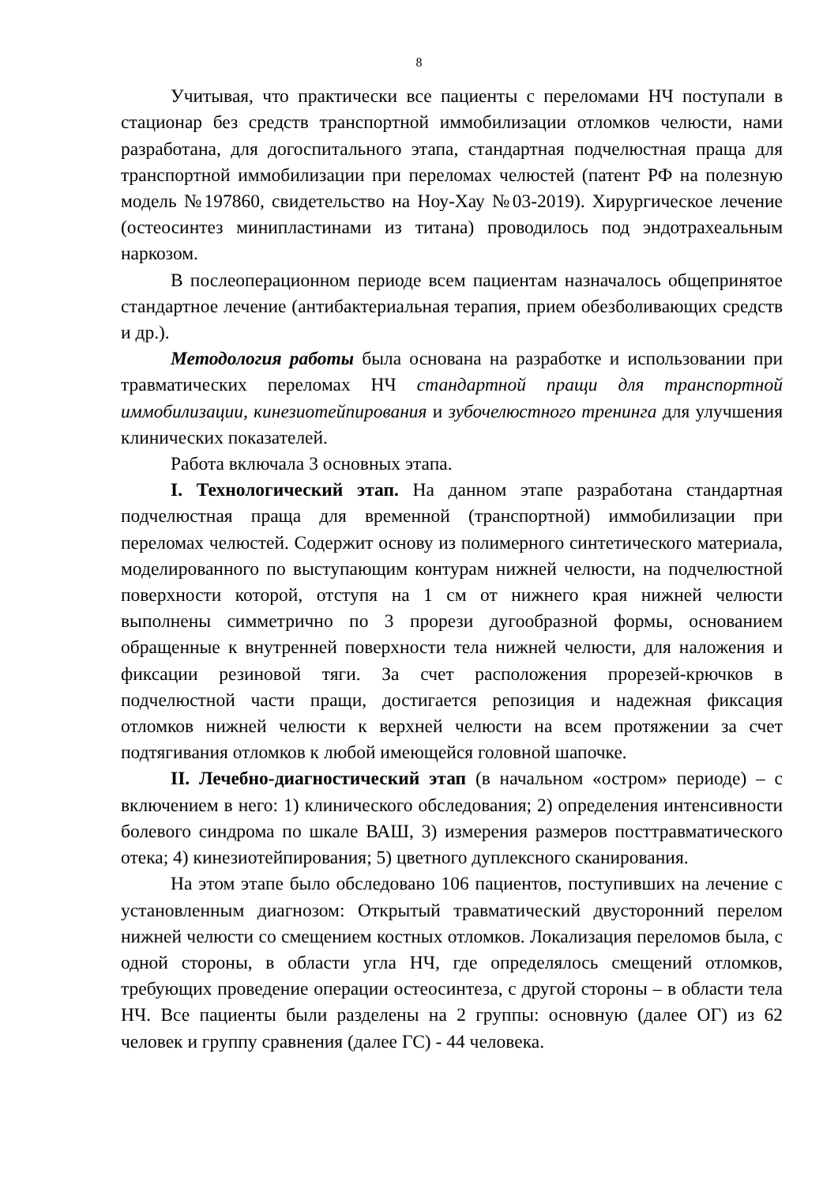8
Учитывая, что практически все пациенты с переломами НЧ поступали в стационар без средств транспортной иммобилизации отломков челюсти, нами разработана, для догоспитального этапа, стандартная подчелюстная праща для транспортной иммобилизации при переломах челюстей (патент РФ на полезную модель №197860, свидетельство на Ноу-Хау №03-2019). Хирургическое лечение (остеосинтез минипластинами из титана) проводилось под эндотрахеальным наркозом.
В послеоперационном периоде всем пациентам назначалось общепринятое стандартное лечение (антибактериальная терапия, прием обезболивающих средств и др.).
Методология работы была основана на разработке и использовании при травматических переломах НЧ стандартной пращи для транспортной иммобилизации, кинезиотейпирования и зубочелюстного тренинга для улучшения клинических показателей.
Работа включала 3 основных этапа.
I. Технологический этап. На данном этапе разработана стандартная подчелюстная праща для временной (транспортной) иммобилизации при переломах челюстей. Содержит основу из полимерного синтетического материала, моделированного по выступающим контурам нижней челюсти, на подчелюстной поверхности которой, отступя на 1 см от нижнего края нижней челюсти выполнены симметрично по 3 прорези дугообразной формы, основанием обращенные к внутренней поверхности тела нижней челюсти, для наложения и фиксации резиновой тяги. За счет расположения прорезей-крючков в подчелюстной части пращи, достигается репозиция и надежная фиксация отломков нижней челюсти к верхней челюсти на всем протяжении за счет подтягивания отломков к любой имеющейся головной шапочке.
II. Лечебно-диагностический этап (в начальном «остром» периоде) – с включением в него: 1) клинического обследования; 2) определения интенсивности болевого синдрома по шкале ВАШ, 3) измерения размеров посттравматического отека; 4) кинезиотейпирования; 5) цветного дуплексного сканирования.
На этом этапе было обследовано 106 пациентов, поступивших на лечение с установленным диагнозом: Открытый травматический двусторонний перелом нижней челюсти со смещением костных отломков. Локализация переломов была, с одной стороны, в области угла НЧ, где определялось смещений отломков, требующих проведение операции остеосинтеза, с другой стороны – в области тела НЧ. Все пациенты были разделены на 2 группы: основную (далее ОГ) из 62 человек и группу сравнения (далее ГС) - 44 человека.